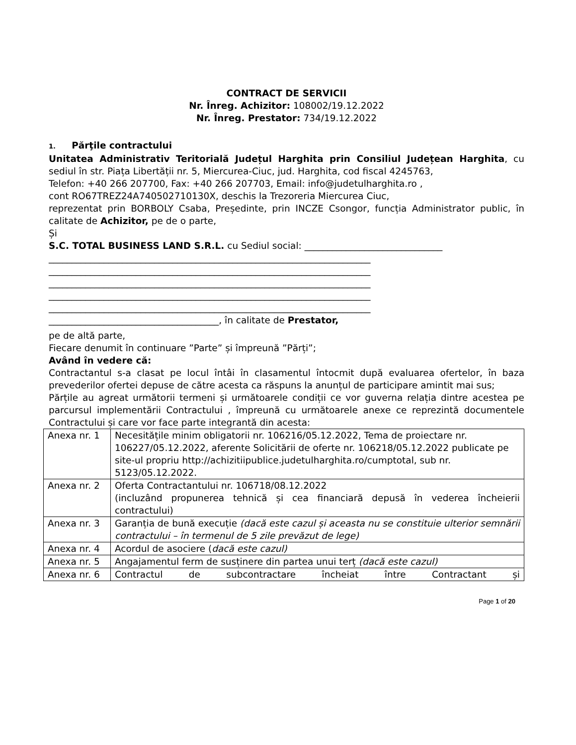CONTRACT DE SERVICII
Nr. Înreg. Achizitor: 108002/19.12.2022
Nr. Înreg. Prestator: 734/19.12.2022
1. Părţile contractului
Unitatea Administrativ Teritorială Județul Harghita prin Consiliul Județean Harghita, cu sediul în str. Piața Libertății nr. 5, Miercurea-Ciuc, jud. Harghita, cod fiscal 4245763,
Telefon: +40 266 207700, Fax: +40 266 207703, Email: info@judetulharghita.ro ,
cont RO67TREZ24A740502710130X, deschis la Trezoreria Miercurea Ciuc,
reprezentat prin BORBOLY Csaba, Președinte, prin INCZE Csongor, funcția Administrator public, în calitate de Achizitor, pe de o parte,
Și
S.C. TOTAL BUSINESS LAND S.R.L. cu Sediul social: ______________________________
______________________________________________________________________
______________________________________________________________________
______________________________________________________________________
______________________________________________________________________
______________________________________________________________________
_____________________________________, în calitate de Prestator,
pe de altă parte,
Fiecare denumit în continuare ”Parte” și împreună ”Părți”;
Având în vedere că:
Contractantul s-a clasat pe locul întâi în clasamentul întocmit după evaluarea ofertelor, în baza prevederilor ofertei depuse de către acesta ca răspuns la anunțul de participare amintit mai sus;
Părțile au agreat următorii termeni și următoarele condiții ce vor guverna relația dintre acestea pe parcursul implementării Contractului , împreună cu următoarele anexe ce reprezintă documentele Contractului și care vor face parte integrantă din acesta:
| Anexa nr. 1 | Necesitățile minim obligatorii nr. 106216/05.12.2022, Tema de proiectare nr. 106227/05.12.2022, aferente Solicitării de oferte nr. 106218/05.12.2022 publicate pe site-ul propriu http://achizitiipublice.judetulharghita.ro/cumptotal, sub nr. 5123/05.12.2022. |
| Anexa nr. 2 | Oferta Contractantului nr. 106718/08.12.2022 (incluzând propunerea tehnică și cea financiară depusă în vederea încheierii contractului) |
| Anexa nr. 3 | Garanția de bună execuție (dacă este cazul și aceasta nu se constituie ulterior semnării contractului – în termenul de 5 zile prevăzut de lege) |
| Anexa nr. 4 | Acordul de asociere ( dacă este cazul) |
| Anexa nr. 5 | Angajamentul ferm de susținere din partea unui terț (dacă este cazul) |
| Anexa nr. 6 | Contractul de subcontractare încheiat între Contractant și |
Page 1 of 20